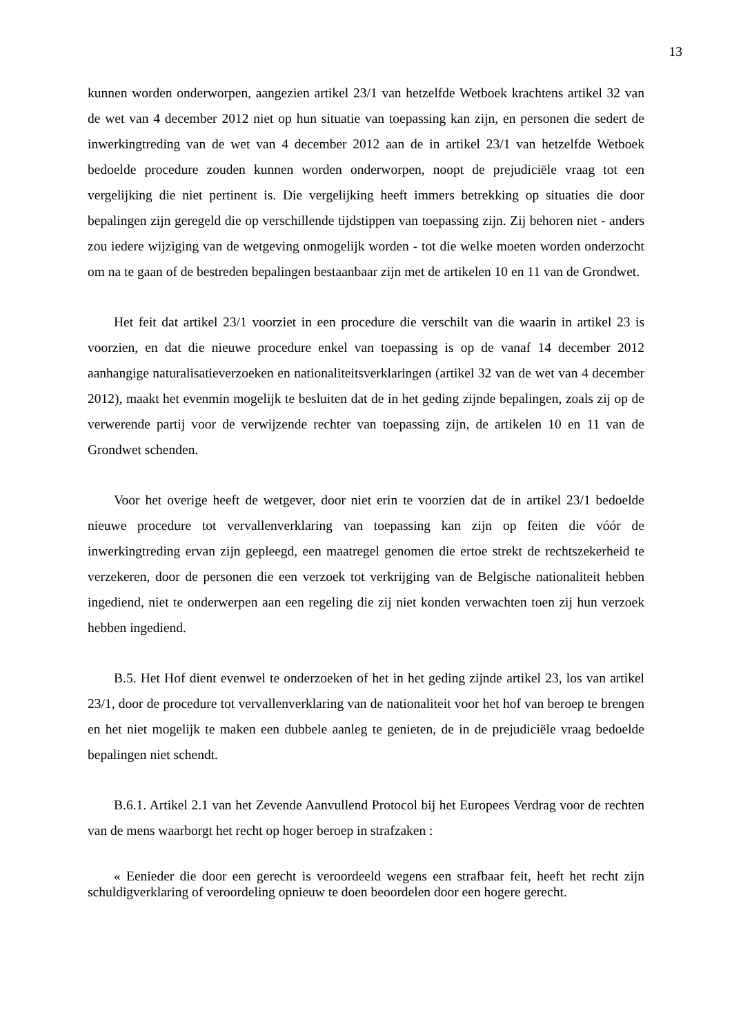13
kunnen worden onderworpen, aangezien artikel 23/1 van hetzelfde Wetboek krachtens artikel 32 van de wet van 4 december 2012 niet op hun situatie van toepassing kan zijn, en personen die sedert de inwerkingtreding van de wet van 4 december 2012 aan de in artikel 23/1 van hetzelfde Wetboek bedoelde procedure zouden kunnen worden onderworpen, noopt de prejudiciële vraag tot een vergelijking die niet pertinent is. Die vergelijking heeft immers betrekking op situaties die door bepalingen zijn geregeld die op verschillende tijdstippen van toepassing zijn. Zij behoren niet - anders zou iedere wijziging van de wetgeving onmogelijk worden - tot die welke moeten worden onderzocht om na te gaan of de bestreden bepalingen bestaanbaar zijn met de artikelen 10 en 11 van de Grondwet.
Het feit dat artikel 23/1 voorziet in een procedure die verschilt van die waarin in artikel 23 is voorzien, en dat die nieuwe procedure enkel van toepassing is op de vanaf 14 december 2012 aanhangige naturalisatieverzoeken en nationaliteitsverklaringen (artikel 32 van de wet van 4 december 2012), maakt het evenmin mogelijk te besluiten dat de in het geding zijnde bepalingen, zoals zij op de verwerende partij voor de verwijzende rechter van toepassing zijn, de artikelen 10 en 11 van de Grondwet schenden.
Voor het overige heeft de wetgever, door niet erin te voorzien dat de in artikel 23/1 bedoelde nieuwe procedure tot vervallenverklaring van toepassing kan zijn op feiten die vóór de inwerkingtreding ervan zijn gepleegd, een maatregel genomen die ertoe strekt de rechtszekerheid te verzekeren, door de personen die een verzoek tot verkrijging van de Belgische nationaliteit hebben ingediend, niet te onderwerpen aan een regeling die zij niet konden verwachten toen zij hun verzoek hebben ingediend.
B.5. Het Hof dient evenwel te onderzoeken of het in het geding zijnde artikel 23, los van artikel 23/1, door de procedure tot vervallenverklaring van de nationaliteit voor het hof van beroep te brengen en het niet mogelijk te maken een dubbele aanleg te genieten, de in de prejudiciële vraag bedoelde bepalingen niet schendt.
B.6.1. Artikel 2.1 van het Zevende Aanvullend Protocol bij het Europees Verdrag voor de rechten van de mens waarborgt het recht op hoger beroep in strafzaken :
« Eenieder die door een gerecht is veroordeeld wegens een strafbaar feit, heeft het recht zijn schuldigverklaring of veroordeling opnieuw te doen beoordelen door een hogere gerecht.